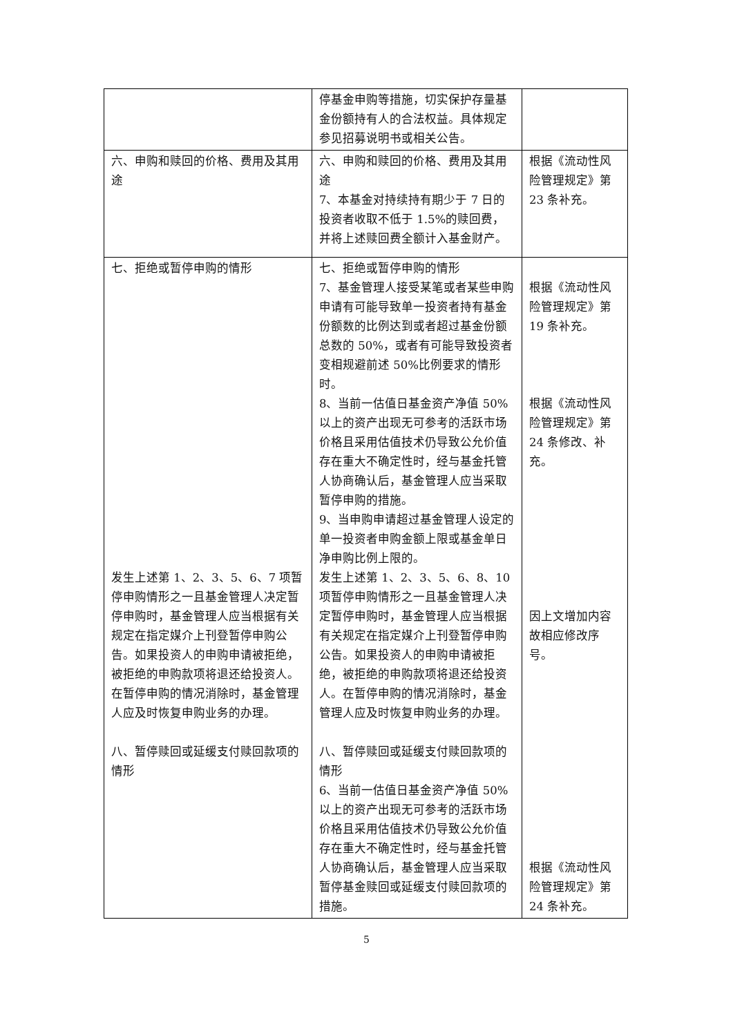| | 停基金申购等措施，切实保护存量基金份额持有人的合法权益。具体规定参见招募说明书或相关公告。 | |
| 六、申购和赎回的价格、费用及其用途 | 六、申购和赎回的价格、费用及其用途 7、本基金对持续持有期少于 7 日的投资者收取不低于 1.5%的赎回费，并将上述赎回费全额计入基金财产。 | 根据《流动性风险管理规定》第 23 条补充。 |
| 七、拒绝或暂停申购的情形 发生上述第 1、2、3、5、6、7 项暂停申购情形之一且基金管理人决定暂停申购时，基金管理人应当根据有关规定在指定媒介上刊登暂停申购公告。如果投资人的申购申请被拒绝，被拒绝的申购款项将退还给投资人。在暂停申购的情况消除时，基金管理人应及时恢复申购业务的办理。 八、暂停赎回或延缓支付赎回款项的情形 | 七、拒绝或暂停申购的情形 7、基金管理人接受某笔或者某些申购申请有可能导致单一投资者持有基金份额数的比例达到或者超过基金份额总数的 50%，或者有可能导致投资者变相规避前述 50%比例要求的情形时。 8、当前一估值日基金资产净值 50%以上的资产出现无可参考的活跃市场价格且采用估值技术仍导致公允价值存在重大不确定性时，经与基金托管人协商确认后，基金管理人应当采取暂停申购的措施。 9、当申购申请超过基金管理人设定的单一投资者申购金额上限或基金单日净申购比例上限的。 发生上述第 1、2、3、5、6、8、10 项暂停申购情形之一且基金管理人决定暂停申购时，基金管理人应当根据有关规定在指定媒介上刊登暂停申购公告。如果投资人的申购申请被拒绝，被拒绝的申购款项将退还给投资人。在暂停申购的情况消除时，基金管理人应及时恢复申购业务的办理。 八、暂停赎回或延缓支付赎回款项的情形 6、当前一估值日基金资产净值 50%以上的资产出现无可参考的活跃市场价格且采用估值技术仍导致公允价值存在重大不确定性时，经与基金托管人协商确认后，基金管理人应当采取暂停基金赎回或延缓支付赎回款项的措施。 | 根据《流动性风险管理规定》第 19 条补充。 根据《流动性风险管理规定》第 24 条修改、补充。 因上文增加内容故相应修改序号。 根据《流动性风险管理规定》第 24 条补充。 |
5